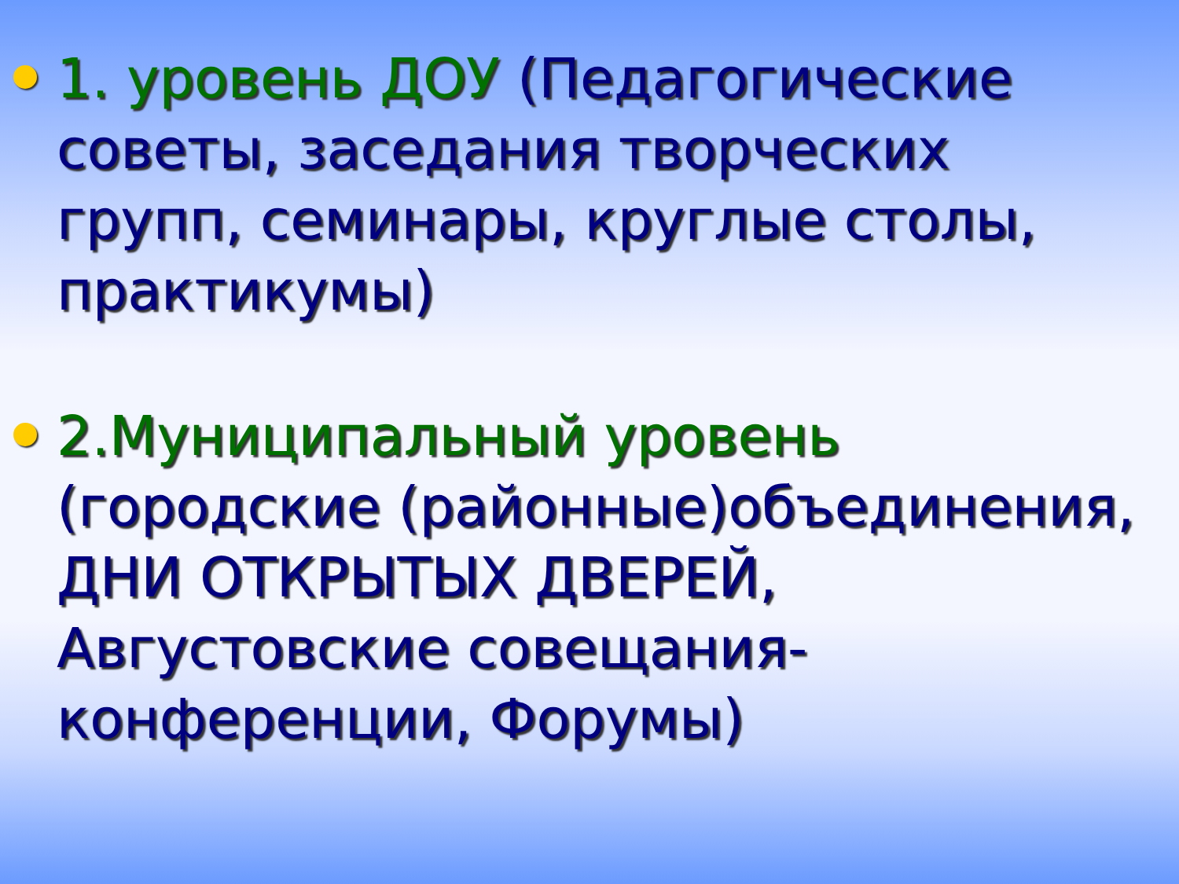1. уровень ДОУ (Педагогические советы, заседания творческих групп, семинары, круглые столы, практикумы)
2.Муниципальный уровень (городские (районные)объединения, ДНИ ОТКРЫТЫХ ДВЕРЕЙ, Августовские совещания-конференции, Форумы)